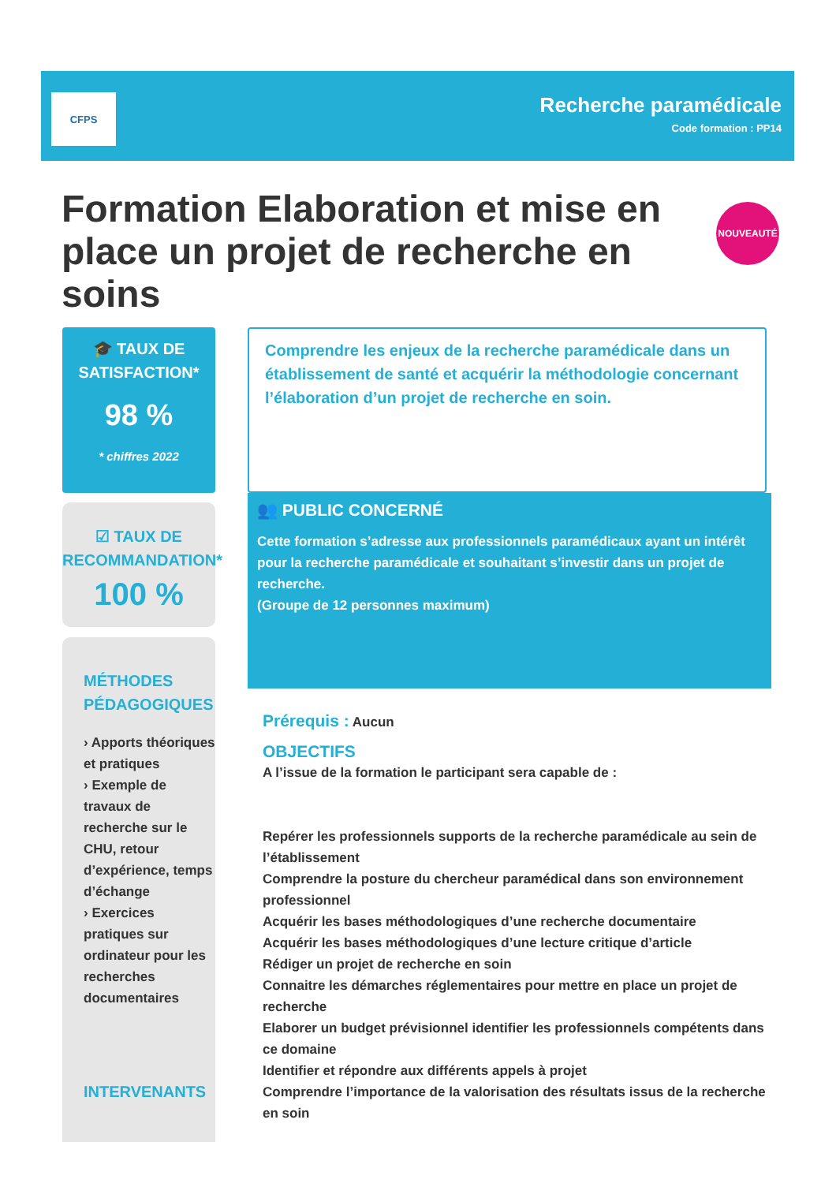CFPS
Recherche paramédicale
Code formation : PP14
Formation Elaboration et mise en place un projet de recherche en soins
NOUVEAUTÉ
🎓 TAUX DE SATISFACTION*
98 %
* chiffres 2022
☑ TAUX DE RECOMMANDATION*
100 %
MÉTHODES PÉDAGOGIQUES
› Apports théoriques et pratiques
› Exemple de travaux de recherche sur le CHU, retour d’expérience, temps d’échange
› Exercices pratiques sur ordinateur pour les recherches documentaires
INTERVENANTS
Comprendre les enjeux de la recherche paramédicale dans un établissement de santé et acquérir la méthodologie concernant l’élaboration d’un projet de recherche en soin.
👥 PUBLIC CONCERNÉ
Cette formation s’adresse aux professionnels paramédicaux ayant un intérêt pour la recherche paramédicale et souhaitant s’investir dans un projet de recherche.
(Groupe de 12 personnes maximum)
Prérequis : Aucun
OBJECTIFS
A l’issue de la formation le participant sera capable de :
Repérer les professionnels supports de la recherche paramédicale au sein de l’établissement
Comprendre la posture du chercheur paramédical dans son environnement professionnel
Acquérir les bases méthodologiques d’une recherche documentaire
Acquérir les bases méthodologiques d’une lecture critique d’article
Rédiger un projet de recherche en soin
Connaitre les démarches réglementaires pour mettre en place un projet de recherche
Elaborer un budget prévisionnel identifier les professionnels compétents dans ce domaine
Identifier et répondre aux différents appels à projet
Comprendre l’importance de la valorisation des résultats issus de la recherche en soin